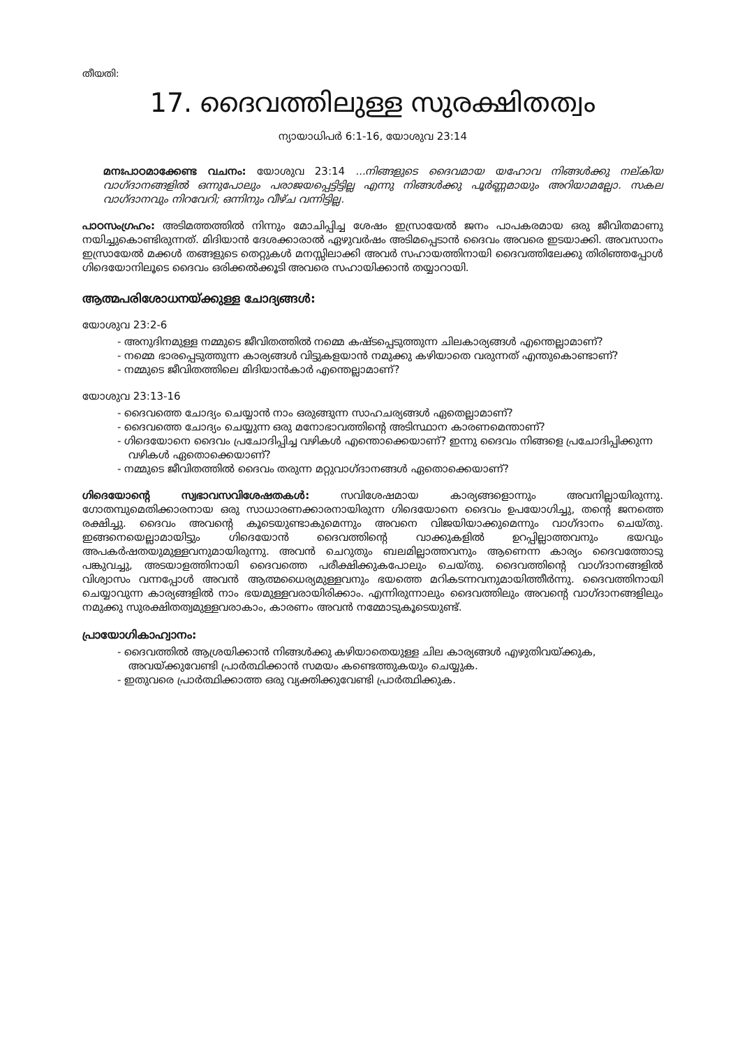തീയതി:
17. ദൈവത്തിലുള്ള സുരക്ഷിതത്വം
ന്യായാധിപർ 6:1-16, യോശുവ 23:14
മനഃപാഠമാക്കേണ്ട വചനം: യോശുവ 23:14 ...നിങ്ങളുടെ ദൈവമായ യഹോവ നിങ്ങൾക്കു നല്കിയ വാഗ്ദാനങ്ങളിൽ ഒന്നുപോലും പരാജയപ്പെട്ടിട്ടില്ല എന്നു നിങ്ങൾക്കു പൂർണ്ണമായും അറിയാമല്ലോ. സകല വാഗ്ദാനവും നിറവേറി; ഒന്നിനും വീഴ്ച വന്നിട്ടില്ല.
പാഠസംഗ്രഹം: അടിമത്തത്തിൽ നിന്നും മോചിപ്പിച്ച ശേഷം ഇസ്രായേൽ ജനം പാപകരമായ ഒരു ജീവിതമാണു നയിച്ചുകൊണ്ടിരുന്നത്. മിദിയാൻ ദേശക്കാരാൽ ഏഴുവർഷം അടിമപ്പെടാൻ ദൈവം അവരെ ഇടയാക്കി. അവസാനം ഇസ്രായേൽ മക്കൾ തങ്ങളുടെ തെറ്റുകൾ മനസ്സിലാക്കി അവർ സഹായത്തിനായി ദൈവത്തിലേക്കു തിരിഞ്ഞപ്പോൾ ഗിദെയോനിലൂടെ ദൈവം ഒരിക്കൽക്കൂടി അവരെ സഹായിക്കാൻ തയ്യാറായി.
ആത്മപരിശോധനയ്ക്കുള്ള ചോദ്യങ്ങൾ:
യോശുവ 23:2-6
- അനുദിനമുള്ള നമ്മുടെ ജീവിതത്തിൽ നമ്മെ കഷ്ടപ്പെടുത്തുന്ന ചിലകാര്യങ്ങൾ എന്തെല്ലാമാണ്?
- നമ്മെ ഭാരപ്പെടുത്തുന്ന കാര്യങ്ങൾ വിട്ടുകളയാൻ നമുക്കു കഴിയാതെ വരുന്നത് എന്തുകൊണ്ടാണ്?
- നമ്മുടെ ജീവിതത്തിലെ മിദിയാൻകാർ എന്തെല്ലാമാണ്?
യോശുവ 23:13-16
- ദൈവത്തെ ചോദ്യം ചെയ്യാൻ നാം ഒരുങ്ങുന്ന സാഹചര്യങ്ങൾ ഏതെല്ലാമാണ്?
- ദൈവത്തെ ചോദ്യം ചെയ്യുന്ന ഒരു മനോഭാവത്തിന്റെ അടിസ്ഥാന കാരണമെന്താണ്?
- ഗിദെയോനെ ദൈവം പ്രചോദിപ്പിച്ച വഴികൾ എന്തൊക്കെയാണ്? ഇന്നു ദൈവം നിങ്ങളെ പ്രചോദിപ്പിക്കുന്ന വഴികൾ ഏതൊക്കെയാണ്?
- നമ്മുടെ ജീവിതത്തിൽ ദൈവം തരുന്ന മറ്റുവാഗ്ദാനങ്ങൾ ഏതൊക്കെയാണ്?
ഗിദെയോന്റെ സ്വഭാവസവിശേഷതകൾ: സവിശേഷമായ കാര്യങ്ങളൊന്നും അവനില്ലായിരുന്നു. ഗോതമ്പുമെതിക്കാരനായ ഒരു സാധാരണക്കാരനായിരുന്ന ഗിദെയോനെ ദൈവം ഉപയോഗിച്ചു, തന്റെ ജനത്തെ രക്ഷിച്ചു. ദൈവം അവന്റെ കൂടെയുണ്ടാകുമെന്നും അവനെ വിജയിയാക്കുമെന്നും വാഗ്ദാനം ചെയ്തു. ഇങ്ങനെയെല്ലാമായിട്ടും ഗിദെയോൻ ദൈവത്തിന്റെ വാക്കുകളിൽ ഉറപ്പില്ലാത്തവനും ഭയവും അപകർഷതയുമുള്ളവനുമായിരുന്നു. അവൻ ചെറുതും ബലമില്ലാത്തവനും ആണെന്ന കാര്യം ദൈവത്തോടു പങ്കുവച്ചു, അടയാളത്തിനായി ദൈവത്തെ പരീക്ഷിക്കുകപോലും ചെയ്തു. ദൈവത്തിന്റെ വാഗ്ദാനങ്ങളിൽ വിശ്വാസം വന്നപ്പോൾ അവൻ ആത്മധൈര്യമുള്ളവനും ഭയത്തെ മറികടന്നവനുമായിത്തീർന്നു. ദൈവത്തിനായി ചെയ്യാവുന്ന കാര്യങ്ങളിൽ നാം ഭയമുള്ളവരായിരിക്കാം. എന്നിരുന്നാലും ദൈവത്തിലും അവന്റെ വാഗ്ദാനങ്ങളിലും നമുക്കു സുരക്ഷിതത്വമുള്ളവരാകാം, കാരണം അവൻ നമ്മോടുകൂടെയുണ്ട്.
പ്രായോഗികാഹ്വാനം:
- ദൈവത്തിൽ ആശ്രയിക്കാൻ നിങ്ങൾക്കു കഴിയാതെയുള്ള ചില കാര്യങ്ങൾ എഴുതിവയ്ക്കുക, അവയ്ക്കുവേണ്ടി പ്രാർത്ഥിക്കാൻ സമയം കണ്ടെത്തുകയും ചെയ്യുക.
- ഇതുവരെ പ്രാർത്ഥിക്കാത്ത ഒരു വ്യക്തിക്കുവേണ്ടി പ്രാർത്ഥിക്കുക.